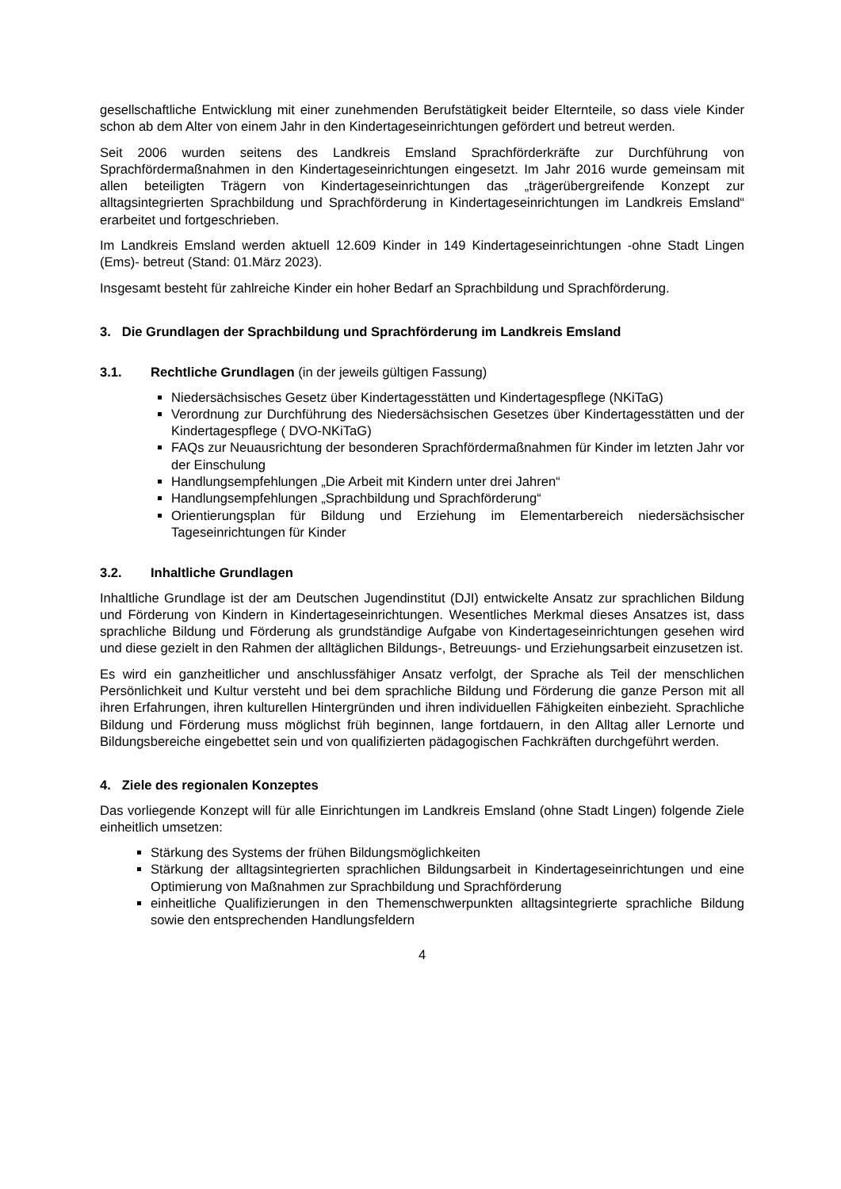gesellschaftliche Entwicklung mit einer zunehmenden Berufstätigkeit beider Elternteile, so dass viele Kinder schon ab dem Alter von einem Jahr in den Kindertageseinrichtungen gefördert und betreut werden.
Seit 2006 wurden seitens des Landkreis Emsland Sprachförderkräfte zur Durchführung von Sprachfördermaßnahmen in den Kindertageseinrichtungen eingesetzt. Im Jahr 2016 wurde gemeinsam mit allen beteiligten Trägern von Kindertageseinrichtungen das „trägerübergreifende Konzept zur alltagsintegrierten Sprachbildung und Sprachförderung in Kindertageseinrichtungen im Landkreis Emsland“ erarbeitet und fortgeschrieben.
Im Landkreis Emsland werden aktuell 12.609 Kinder in 149 Kindertageseinrichtungen -ohne Stadt Lingen (Ems)- betreut (Stand: 01.März 2023).
Insgesamt besteht für zahlreiche Kinder ein hoher Bedarf an Sprachbildung und Sprachförderung.
3. Die Grundlagen der Sprachbildung und Sprachförderung im Landkreis Emsland
3.1. Rechtliche Grundlagen (in der jeweils gültigen Fassung)
Niedersächsisches Gesetz über Kindertagesstätten und Kindertagespflege (NKiTaG)
Verordnung zur Durchführung des Niedersächsischen Gesetzes über Kindertagesstätten und der Kindertagespflege ( DVO-NKiTaG)
FAQs zur Neuausrichtung der besonderen Sprachfördermaßnahmen für Kinder im letzten Jahr vor der Einschulung
Handlungsempfehlungen „Die Arbeit mit Kindern unter drei Jahren“
Handlungsempfehlungen „Sprachbildung und Sprachförderung“
Orientierungsplan für Bildung und Erziehung im Elementarbereich niedersächsischer Tageseinrichtungen für Kinder
3.2. Inhaltliche Grundlagen
Inhaltliche Grundlage ist der am Deutschen Jugendinstitut (DJI) entwickelte Ansatz zur sprachlichen Bildung und Förderung von Kindern in Kindertageseinrichtungen. Wesentliches Merkmal dieses Ansatzes ist, dass sprachliche Bildung und Förderung als grundständige Aufgabe von Kindertageseinrichtungen gesehen wird und diese gezielt in den Rahmen der alltäglichen Bildungs-, Betreuungs- und Erziehungsarbeit einzusetzen ist.
Es wird ein ganzheitlicher und anschlussfähiger Ansatz verfolgt, der Sprache als Teil der menschlichen Persönlichkeit und Kultur versteht und bei dem sprachliche Bildung und Förderung die ganze Person mit all ihren Erfahrungen, ihren kulturellen Hintergründen und ihren individuellen Fähigkeiten einbezieht. Sprachliche Bildung und Förderung muss möglichst früh beginnen, lange fortdauern, in den Alltag aller Lernorte und Bildungsbereiche eingebettet sein und von qualifizierten pädagogischen Fachkräften durchgeführt werden.
4. Ziele des regionalen Konzeptes
Das vorliegende Konzept will für alle Einrichtungen im Landkreis Emsland (ohne Stadt Lingen) folgende Ziele einheitlich umsetzen:
Stärkung des Systems der frühen Bildungsmöglichkeiten
Stärkung der alltagsintegrierten sprachlichen Bildungsarbeit in Kindertageseinrichtungen und eine Optimierung von Maßnahmen zur Sprachbildung und Sprachförderung
einheitliche Qualifizierungen in den Themenschwerpunkten alltagsintegrierte sprachliche Bildung sowie den entsprechenden Handlungsfeldern
4